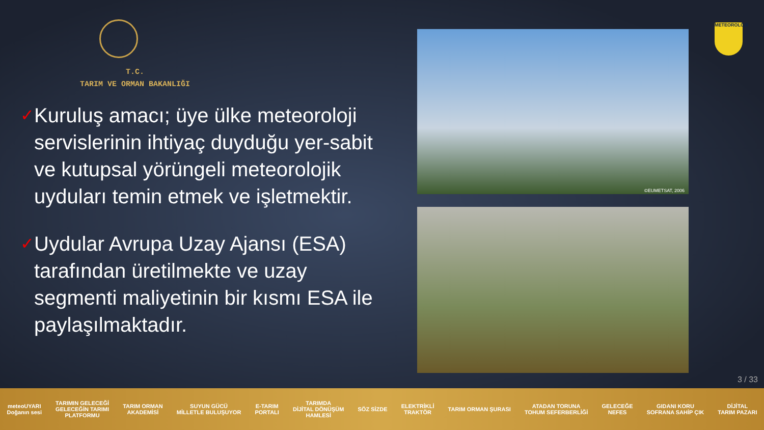T.C.
TARIM VE ORMAN BAKANLIĞI
✓
Kuruluş amacı; üye ülke meteoroloji servislerinin ihtiyaç duyduğu yer-sabit ve kutupsal yörüngeli meteorolojik uyduları temin etmek ve işletmektir.
✓
Uydular Avrupa Uzay Ajansı (ESA) tarafından üretilmekte ve uzay segmenti maliyetinin bir kısmı ESA ile paylaşılmaktadır.
©EUMETSAT, 2006
METEOROLOJİ
3 / 33
meteoUYARI
Doğanın sesi TARIMIN GELECEĞİ
GELECEĞİN TARIMI
PLATFORMU TARIM ORMAN
AKADEMİSİ SUYUN GÜCÜ
MİLLETLE BULUŞUYOR E-TARIM
PORTALI TARIMDA
DİJİTAL DÖNÜŞÜM
HAMLESİ SÖZ SİZDE ELEKTRİKLİ
TRAKTÖR TARIM ORMAN ŞURASI ATADAN TORUNA
TOHUM SEFERBERLİĞİ GELECEĞE
NEFES GIDANI KORU
SOFRANA SAHİP ÇIK DİJİTAL
TARIM PAZARI